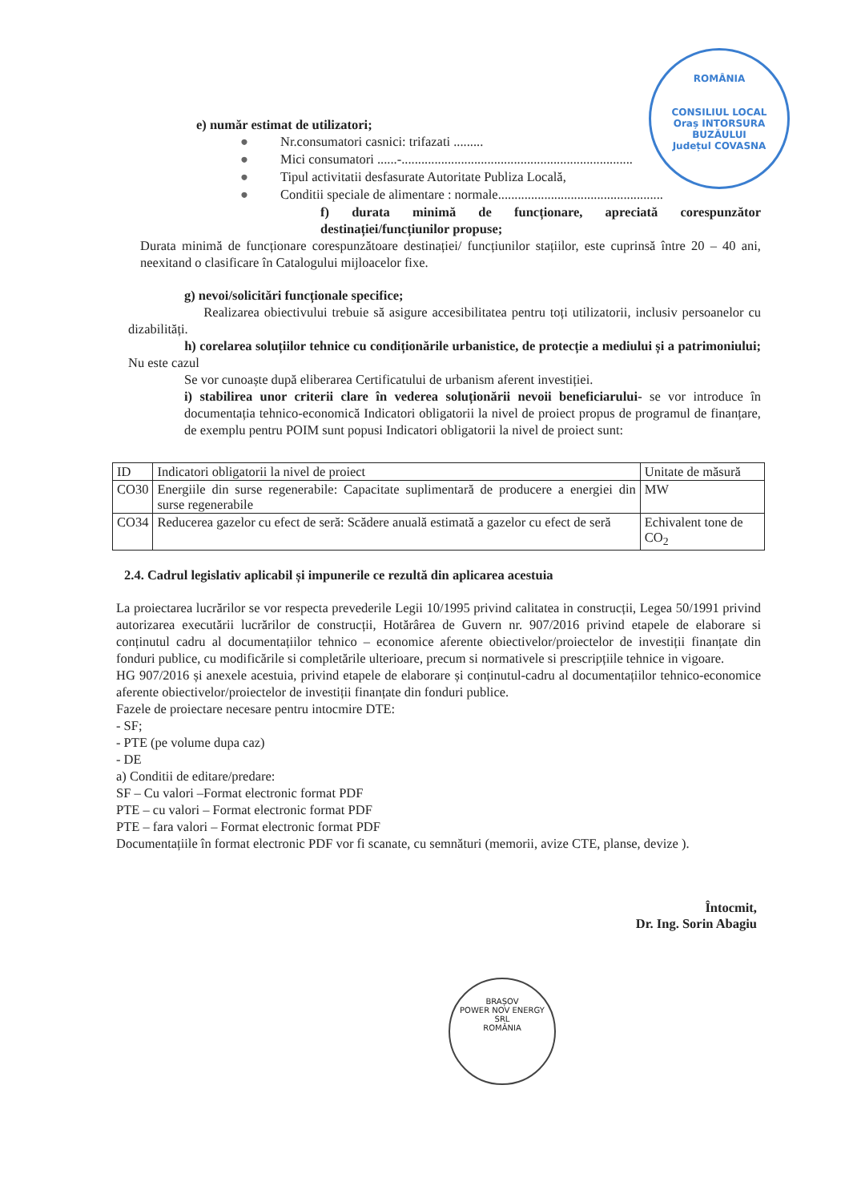ROMÂNIA
CONSILIUL LOCAL
Oraș INTORSURA BUZĂULUI
Județul COVASNA
e) număr estimat de utilizatori;
● Nr.consumatori casnici: trifazati .........
● Mici consumatori ......-......................................................................
● Tipul activitatii desfasurate Autoritate Publiza Locală,
● Conditii speciale de alimentare : normale..................................................
f) durata minimă de funcționare, apreciată corespunzător destinației/funcțiunilor propuse;
Durata minimă de funcționare corespunzătoare destinației/ funcțiunilor stațiilor, este cuprinsă între 20 – 40 ani, neexitand o clasificare în Catalogului mijloacelor fixe.
g) nevoi/solicitări funcționale specifice;
Realizarea obiectivului trebuie să asigure accesibilitatea pentru toți utilizatorii, inclusiv persoanelor cu dizabilități.
h) corelarea soluțiilor tehnice cu condiționările urbanistice, de protecție a mediului și a patrimoniului; Nu este cazul
Se vor cunoaște după eliberarea Certificatului de urbanism aferent investiției.
i) stabilirea unor criterii clare în vederea soluționării nevoii beneficiarului- se vor introduce în documentația tehnico-economică Indicatori obligatorii la nivel de proiect propus de programul de finanțare, de exemplu pentru POIM sunt popusi Indicatori obligatorii la nivel de proiect sunt:
| ID | Indicatori obligatorii la nivel de proiect | Unitate de măsură |
| CO30 | Energiile din surse regenerabile: Capacitate suplimentară de producere a energiei din surse regenerabile | MW |
| CO34 | Reducerea gazelor cu efect de seră: Scădere anuală estimată a gazelor cu efect de seră | Echivalent tone de CO<sub>2</sub> |
2.4. Cadrul legislativ aplicabil și impunerile ce rezultă din aplicarea acestuia
La proiectarea lucrărilor se vor respecta prevederile Legii 10/1995 privind calitatea in construcții, Legea 50/1991 privind autorizarea executării lucrărilor de construcții, Hotărârea de Guvern nr. 907/2016 privind etapele de elaborare si conținutul cadru al documentațiilor tehnico – economice aferente obiectivelor/proiectelor de investiții finanțate din fonduri publice, cu modificările si completările ulterioare, precum si normativele si prescripțiile tehnice in vigoare.
HG 907/2016 și anexele acestuia, privind etapele de elaborare și conținutul-cadru al documentațiilor tehnico-economice aferente obiectivelor/proiectelor de investiții finanțate din fonduri publice.
Fazele de proiectare necesare pentru intocmire DTE:
- SF;
- PTE (pe volume dupa caz)
- DE
a) Conditii de editare/predare:
SF – Cu valori –Format electronic format PDF
PTE – cu valori – Format electronic format PDF
PTE – fara valori – Format electronic format PDF
Documentațiile în format electronic PDF vor fi scanate, cu semnături (memorii, avize CTE, planse, devize ).
Întocmit,
Dr. Ing. Sorin Abagiu
BRAȘOV
POWER NOV ENERGY
SRL
ROMÂNIA